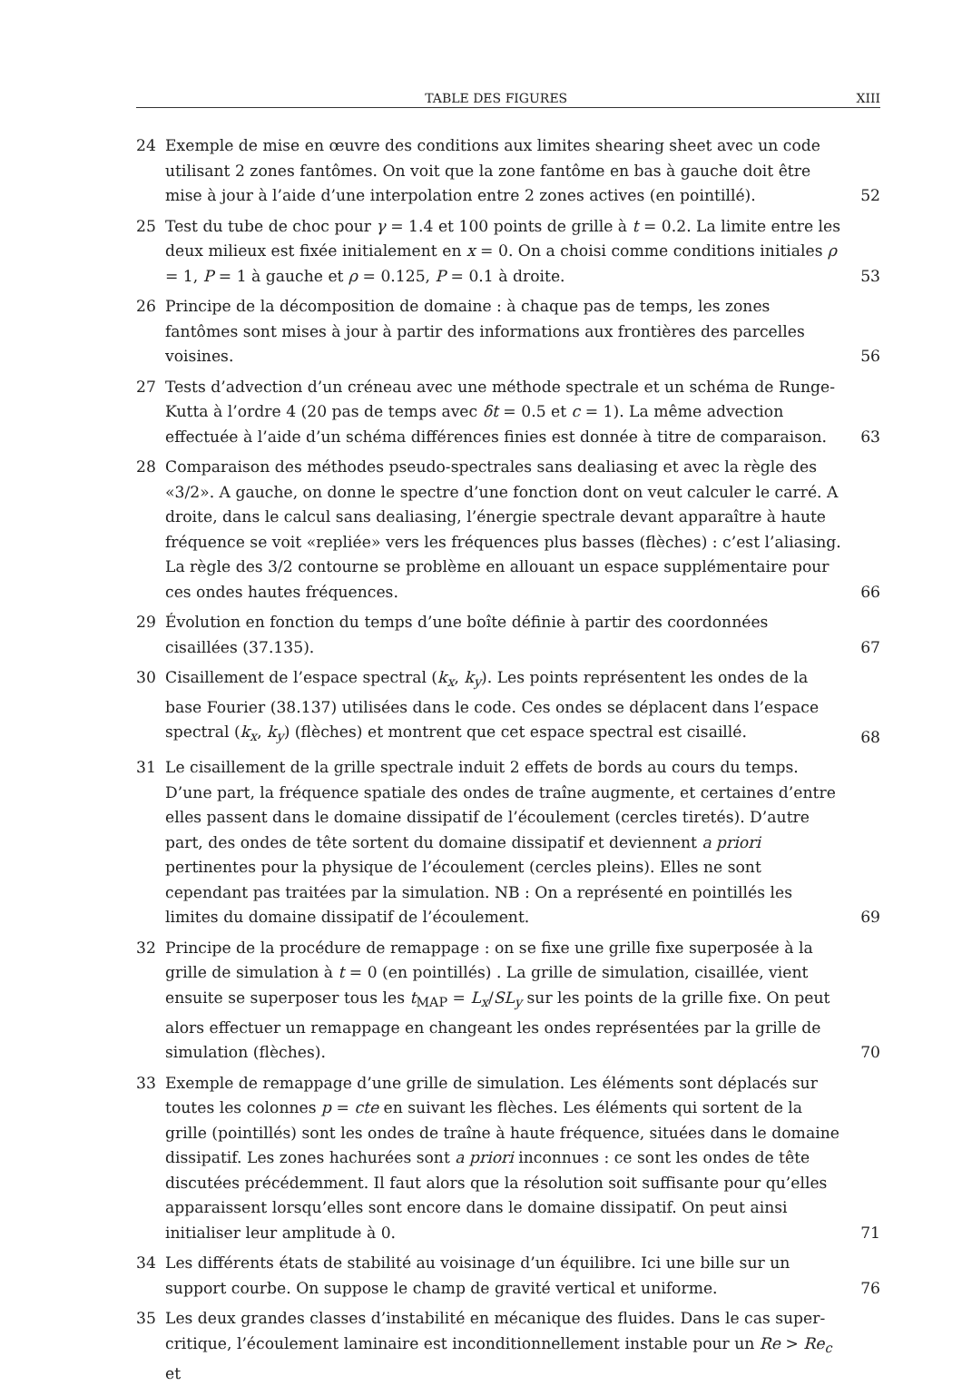TABLE DES FIGURES XIII
24 Exemple de mise en œuvre des conditions aux limites shearing sheet avec un code utilisant 2 zones fantômes. On voit que la zone fantôme en bas à gauche doit être mise à jour à l’aide d’une interpolation entre 2 zones actives (en pointillé). 52
25 Test du tube de choc pour γ = 1.4 et 100 points de grille à t = 0.2. La limite entre les deux milieux est fixée initialement en x = 0. On a choisi comme conditions initiales ρ = 1, P = 1 à gauche et ρ = 0.125, P = 0.1 à droite. 53
26 Principe de la décomposition de domaine : à chaque pas de temps, les zones fantômes sont mises à jour à partir des informations aux frontières des parcelles voisines. 56
27 Tests d’advection d’un créneau avec une méthode spectrale et un schéma de Runge-Kutta à l’ordre 4 (20 pas de temps avec δt = 0.5 et c = 1). La même advection effectuée à l’aide d’un schéma différences finies est donnée à titre de comparaison. 63
28 Comparaison des méthodes pseudo-spectrales sans dealiasing et avec la règle des «3/2». A gauche, on donne le spectre d’une fonction dont on veut calculer le carré. A droite, dans le calcul sans dealiasing, l’énergie spectrale devant apparaître à haute fréquence se voit «repliée» vers les fréquences plus basses (flèches) : c’est l’aliasing. La règle des 3/2 contourne se problème en allouant un espace supplémentaire pour ces ondes hautes fréquences. 66
29 Évolution en fonction du temps d’une boîte définie à partir des coordonnées cisaillées (37.135). 67
30 Cisaillement de l’espace spectral (k<sub>x</sub>, k<sub>y</sub>). Les points représentent les ondes de la base Fourier (38.137) utilisées dans le code. Ces ondes se déplacent dans l’espace spectral (k<sub>x</sub>, k<sub>y</sub>) (flèches) et montrent que cet espace spectral est cisaillé. 68
31 Le cisaillement de la grille spectrale induit 2 effets de bords au cours du temps. D’une part, la fréquence spatiale des ondes de traîne augmente, et certaines d’entre elles passent dans le domaine dissipatif de l’écoulement (cercles tiretés). D’autre part, des ondes de tête sortent du domaine dissipatif et deviennent a priori pertinentes pour la physique de l’écoulement (cercles pleins). Elles ne sont cependant pas traitées par la simulation. NB : On a représenté en pointillés les limites du domaine dissipatif de l’écoulement. 69
32 Principe de la procédure de remappage : on se fixe une grille fixe superposée à la grille de simulation à t = 0 (en pointillés) . La grille de simulation, cisaillée, vient ensuite se superposer tous les t<sub>MAP</sub> = L<sub>x</sub>/SL<sub>y</sub> sur les points de la grille fixe. On peut alors effectuer un remappage en changeant les ondes représentées par la grille de simulation (flèches). 70
33 Exemple de remappage d’une grille de simulation. Les éléments sont déplacés sur toutes les colonnes p = cte en suivant les flèches. Les éléments qui sortent de la grille (pointillés) sont les ondes de traîne à haute fréquence, situées dans le domaine dissipatif. Les zones hachurées sont a priori inconnues : ce sont les ondes de tête discutées précédemment. Il faut alors que la résolution soit suffisante pour qu’elles apparaissent lorsqu’elles sont encore dans le domaine dissipatif. On peut ainsi initialiser leur amplitude à 0. 71
34 Les différents états de stabilité au voisinage d’un équilibre. Ici une bille sur un support courbe. On suppose le champ de gravité vertical et uniforme. 76
35 Les deux grandes classes d’instabilité en mécanique des fluides. Dans le cas super-critique, l’écoulement laminaire est inconditionnellement instable pour un Re > Re<sub>c</sub> et